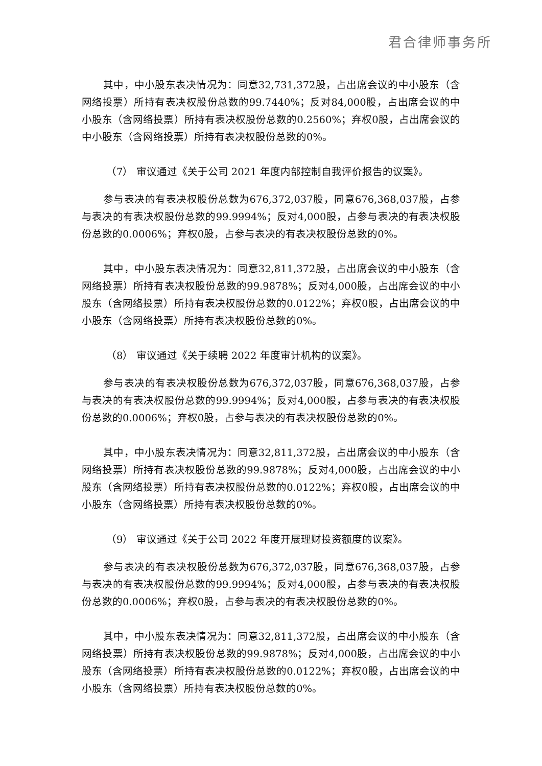君合律师事务所
其中，中小股东表决情况为：同意32,731,372股，占出席会议的中小股东（含网络投票）所持有表决权股份总数的99.7440%；反对84,000股，占出席会议的中小股东（含网络投票）所持有表决权股份总数的0.2560%；弃权0股，占出席会议的中小股东（含网络投票）所持有表决权股份总数的0%。
（7） 审议通过《关于公司 2021 年度内部控制自我评价报告的议案》。
参与表决的有表决权股份总数为676,372,037股，同意676,368,037股，占参与表决的有表决权股份总数的99.9994%；反对4,000股，占参与表决的有表决权股份总数的0.0006%；弃权0股，占参与表决的有表决权股份总数的0%。
其中，中小股东表决情况为：同意32,811,372股，占出席会议的中小股东（含网络投票）所持有表决权股份总数的99.9878%；反对4,000股，占出席会议的中小股东（含网络投票）所持有表决权股份总数的0.0122%；弃权0股，占出席会议的中小股东（含网络投票）所持有表决权股份总数的0%。
（8） 审议通过《关于续聘 2022 年度审计机构的议案》。
参与表决的有表决权股份总数为676,372,037股，同意676,368,037股，占参与表决的有表决权股份总数的99.9994%；反对4,000股，占参与表决的有表决权股份总数的0.0006%；弃权0股，占参与表决的有表决权股份总数的0%。
其中，中小股东表决情况为：同意32,811,372股，占出席会议的中小股东（含网络投票）所持有表决权股份总数的99.9878%；反对4,000股，占出席会议的中小股东（含网络投票）所持有表决权股份总数的0.0122%；弃权0股，占出席会议的中小股东（含网络投票）所持有表决权股份总数的0%。
（9） 审议通过《关于公司 2022 年度开展理财投资额度的议案》。
参与表决的有表决权股份总数为676,372,037股，同意676,368,037股，占参与表决的有表决权股份总数的99.9994%；反对4,000股，占参与表决的有表决权股份总数的0.0006%；弃权0股，占参与表决的有表决权股份总数的0%。
其中，中小股东表决情况为：同意32,811,372股，占出席会议的中小股东（含网络投票）所持有表决权股份总数的99.9878%；反对4,000股，占出席会议的中小股东（含网络投票）所持有表决权股份总数的0.0122%；弃权0股，占出席会议的中小股东（含网络投票）所持有表决权股份总数的0%。